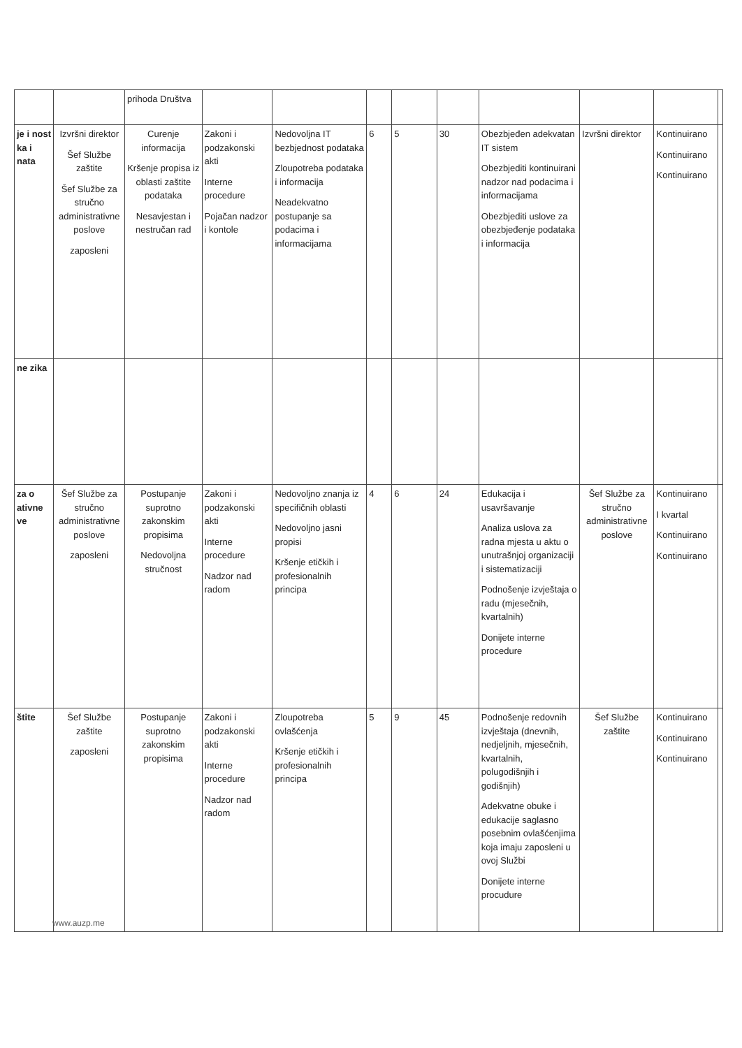| | | prihoda Društva | | | | | | | | | |
| je i nost ka i nata | Izvršni direktor Šef Službe zaštite Šef Službe za stručno administrativne poslove zaposleni | Curenje informacija Kršenje propisa iz oblasti zaštite podataka Nesavjestan i nestručan rad | Zakoni i podzakonski akti Interne procedure Pojačan nadzor i kontole | Nedovoljna IT bezbjednost podataka Zloupotreba podataka i informacija Neadekvatno postupanje sa podacima i informacijama | 6 | 5 | 30 | Obezbjeđen adekvatan IT sistem Obezbjediti kontinuirani nadzor nad podacima i informacijama Obezbjediti uslove za obezbjeđenje podataka i informacija | Izvršni direktor | Kontinuirano Kontinuirano Kontinuirano | |
| ne zika | | | | | | | | | | | |
| za o ativne ve | Šef Službe za stručno administrativne poslove zaposleni | Postupanje suprotno zakonskim propisima Nedovoljna stručnost | Zakoni i podzakonski akti Interne procedure Nadzor nad radom | Nedovoljno znanja iz specifičnih oblasti Nedovoljno jasni propisi Kršenje etičkih i profesionalnih principa | 4 | 6 | 24 | Edukacija i usavršavanje Analiza uslova za radna mjesta u aktu o unutrašnjoj organizaciji i sistematizaciji Podnošenje izvještaja o radu (mjesečnih, kvartalnih) Donijete interne procedure | Šef Službe za stručno administrativne poslove | Kontinuirano I kvartal Kontinuirano Kontinuirano | |
| štite | Šef Službe zaštite zaposleni | Postupanje suprotno zakonskim propisima | Zakoni i podzakonski akti Interne procedure Nadzor nad radom | Zloupotreba ovlašćenja Kršenje etičkih i profesionalnih principa | 5 | 9 | 45 | Podnošenje redovnih izvještaja (dnevnih, nedjeljnih, mjesečnih, kvartalnih, polugodišnjih i godišnjih) Adekvatne obuke i edukacije saglasno posebnim ovlašćenjima koja imaju zaposleni u ovoj Službi Donijete interne procudure | Šef Službe zaštite | Kontinuirano Kontinuirano Kontinuirano | |
www.auzp.me